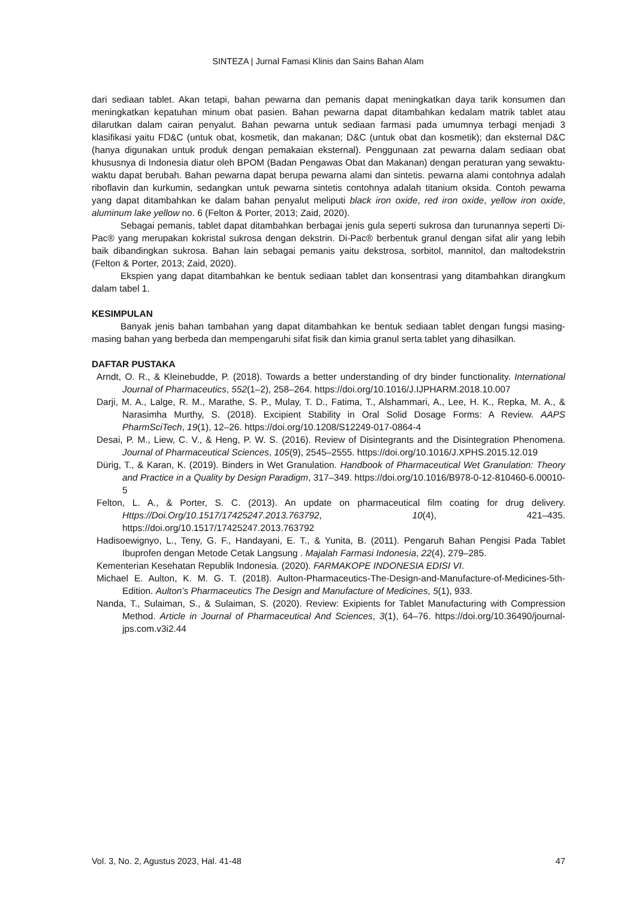SINTEZA | Jurnal Famasi Klinis dan Sains Bahan Alam
dari sediaan tablet. Akan tetapi, bahan pewarna dan pemanis dapat meningkatkan daya tarik konsumen dan meningkatkan kepatuhan minum obat pasien. Bahan pewarna dapat ditambahkan kedalam matrik tablet atau dilarutkan dalam cairan penyalut. Bahan pewarna untuk sediaan farmasi pada umumnya terbagi menjadi 3 klasifikasi yaitu FD&C (untuk obat, kosmetik, dan makanan; D&C (untuk obat dan kosmetik); dan eksternal D&C (hanya digunakan untuk produk dengan pemakaian eksternal). Penggunaan zat pewarna dalam sediaan obat khususnya di Indonesia diatur oleh BPOM (Badan Pengawas Obat dan Makanan) dengan peraturan yang sewaktu-waktu dapat berubah. Bahan pewarna dapat berupa pewarna alami dan sintetis. pewarna alami contohnya adalah riboflavin dan kurkumin, sedangkan untuk pewarna sintetis contohnya adalah titanium oksida. Contoh pewarna yang dapat ditambahkan ke dalam bahan penyalut meliputi black iron oxide, red iron oxide, yellow iron oxide, aluminum lake yellow no. 6 (Felton & Porter, 2013; Zaid, 2020).
Sebagai pemanis, tablet dapat ditambahkan berbagai jenis gula seperti sukrosa dan turunannya seperti Di-Pac® yang merupakan kokristal sukrosa dengan dekstrin. Di-Pac® berbentuk granul dengan sifat alir yang lebih baik dibandingkan sukrosa. Bahan lain sebagai pemanis yaitu dekstrosa, sorbitol, mannitol, dan maltodekstrin (Felton & Porter, 2013; Zaid, 2020).
Ekspien yang dapat ditambahkan ke bentuk sediaan tablet dan konsentrasi yang ditambahkan dirangkum dalam tabel 1.
KESIMPULAN
Banyak jenis bahan tambahan yang dapat ditambahkan ke bentuk sediaan tablet dengan fungsi masing-masing bahan yang berbeda dan mempengaruhi sifat fisik dan kimia granul serta tablet yang dihasilkan.
DAFTAR PUSTAKA
Arndt, O. R., & Kleinebudde, P. (2018). Towards a better understanding of dry binder functionality. International Journal of Pharmaceutics, 552(1–2), 258–264. https://doi.org/10.1016/J.IJPHARM.2018.10.007
Darji, M. A., Lalge, R. M., Marathe, S. P., Mulay, T. D., Fatima, T., Alshammari, A., Lee, H. K., Repka, M. A., & Narasimha Murthy, S. (2018). Excipient Stability in Oral Solid Dosage Forms: A Review. AAPS PharmSciTech, 19(1), 12–26. https://doi.org/10.1208/S12249-017-0864-4
Desai, P. M., Liew, C. V., & Heng, P. W. S. (2016). Review of Disintegrants and the Disintegration Phenomena. Journal of Pharmaceutical Sciences, 105(9), 2545–2555. https://doi.org/10.1016/J.XPHS.2015.12.019
Dürig, T., & Karan, K. (2019). Binders in Wet Granulation. Handbook of Pharmaceutical Wet Granulation: Theory and Practice in a Quality by Design Paradigm, 317–349. https://doi.org/10.1016/B978-0-12-810460-6.00010-5
Felton, L. A., & Porter, S. C. (2013). An update on pharmaceutical film coating for drug delivery. Https://Doi.Org/10.1517/17425247.2013.763792, 10(4), 421–435. https://doi.org/10.1517/17425247.2013.763792
Hadisoewignyo, L., Teny, G. F., Handayani, E. T., & Yunita, B. (2011). Pengaruh Bahan Pengisi Pada Tablet Ibuprofen dengan Metode Cetak Langsung . Majalah Farmasi Indonesia, 22(4), 279–285.
Kementerian Kesehatan Republik Indonesia. (2020). FARMAKOPE INDONESIA EDISI VI.
Michael E. Aulton, K. M. G. T. (2018). Aulton-Pharmaceutics-The-Design-and-Manufacture-of-Medicines-5th-Edition. Aulton’s Pharmaceutics The Design and Manufacture of Medicines, 5(1), 933.
Nanda, T., Sulaiman, S., & Sulaiman, S. (2020). Review: Exipients for Tablet Manufacturing with Compression Method. Article in Journal of Pharmaceutical And Sciences, 3(1), 64–76. https://doi.org/10.36490/journal-jps.com.v3i2.44
Vol. 3, No. 2, Agustus 2023, Hal. 41-48 47